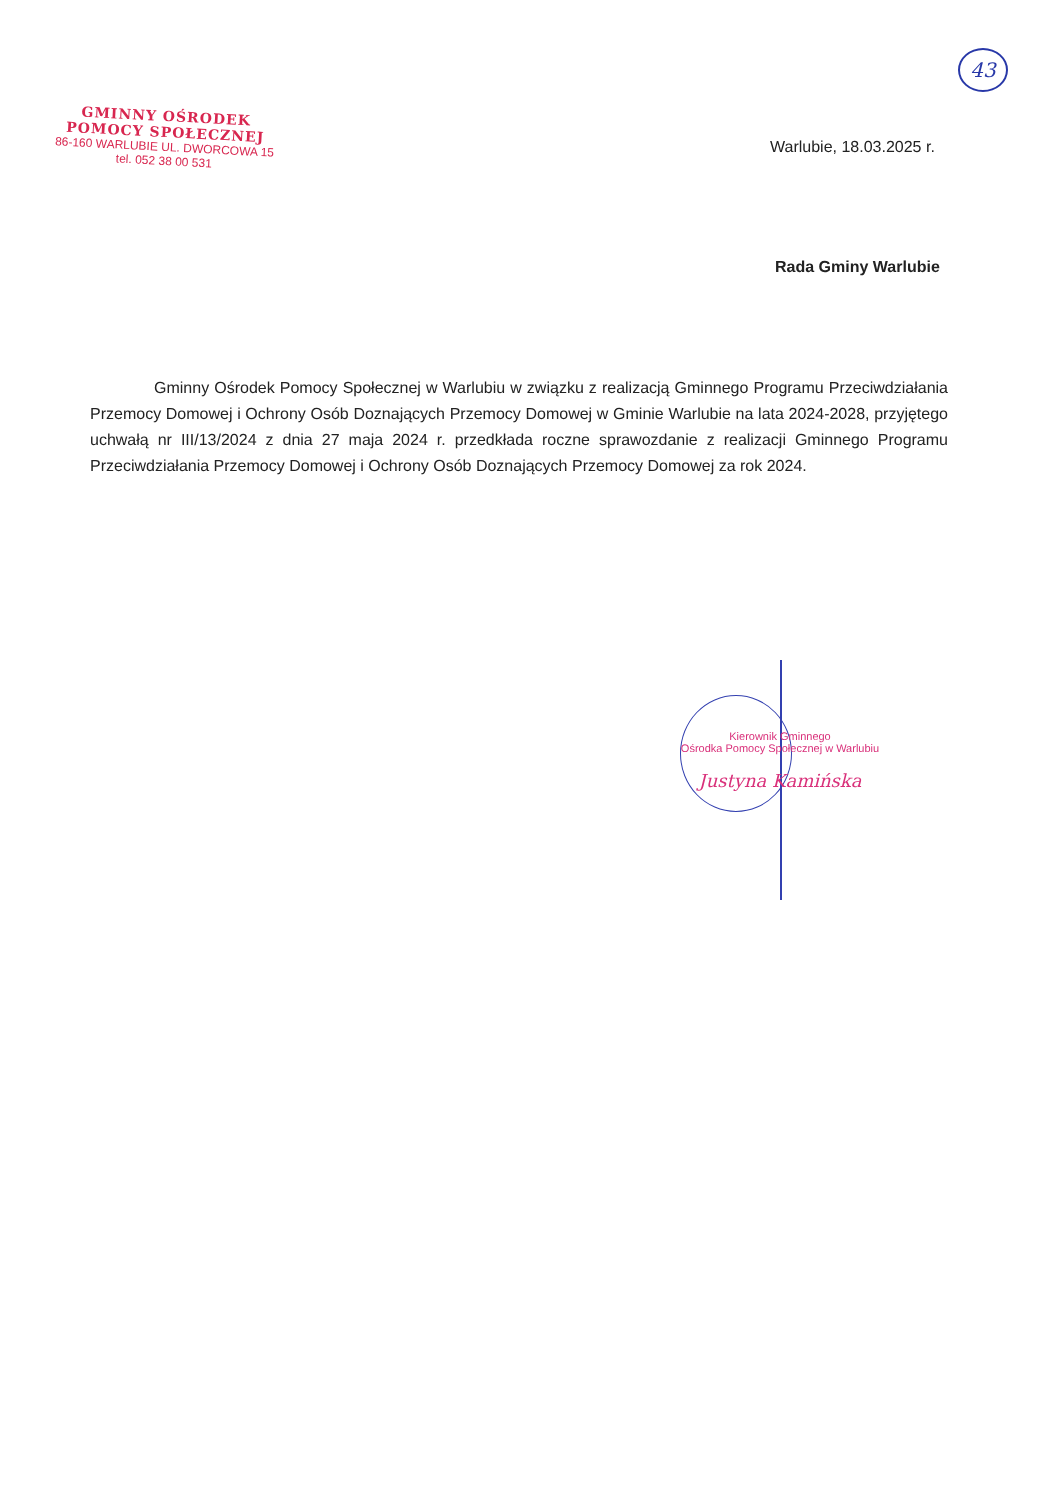43
GMINNY OŚRODEK
POMOCY SPOŁECZNEJ
86-160 WARLUBIE UL. DWORCOWA 15
tel. 052 38 00 531
Warlubie, 18.03.2025 r.
Rada Gminy Warlubie
Gminny Ośrodek Pomocy Społecznej w Warlubiu w związku z realizacją Gminnego Programu Przeciwdziałania Przemocy Domowej i Ochrony Osób Doznających Przemocy Domowej w Gminie Warlubie na lata 2024-2028, przyjętego uchwałą nr III/13/2024 z dnia 27 maja 2024 r. przedkłada roczne sprawozdanie z realizacji Gminnego Programu Przeciwdziałania Przemocy Domowej i Ochrony Osób Doznających Przemocy Domowej za rok 2024.
Kierownik Gminnego
Ośrodka Pomocy Społecznej w Warlubiu
Justyna Kamińska